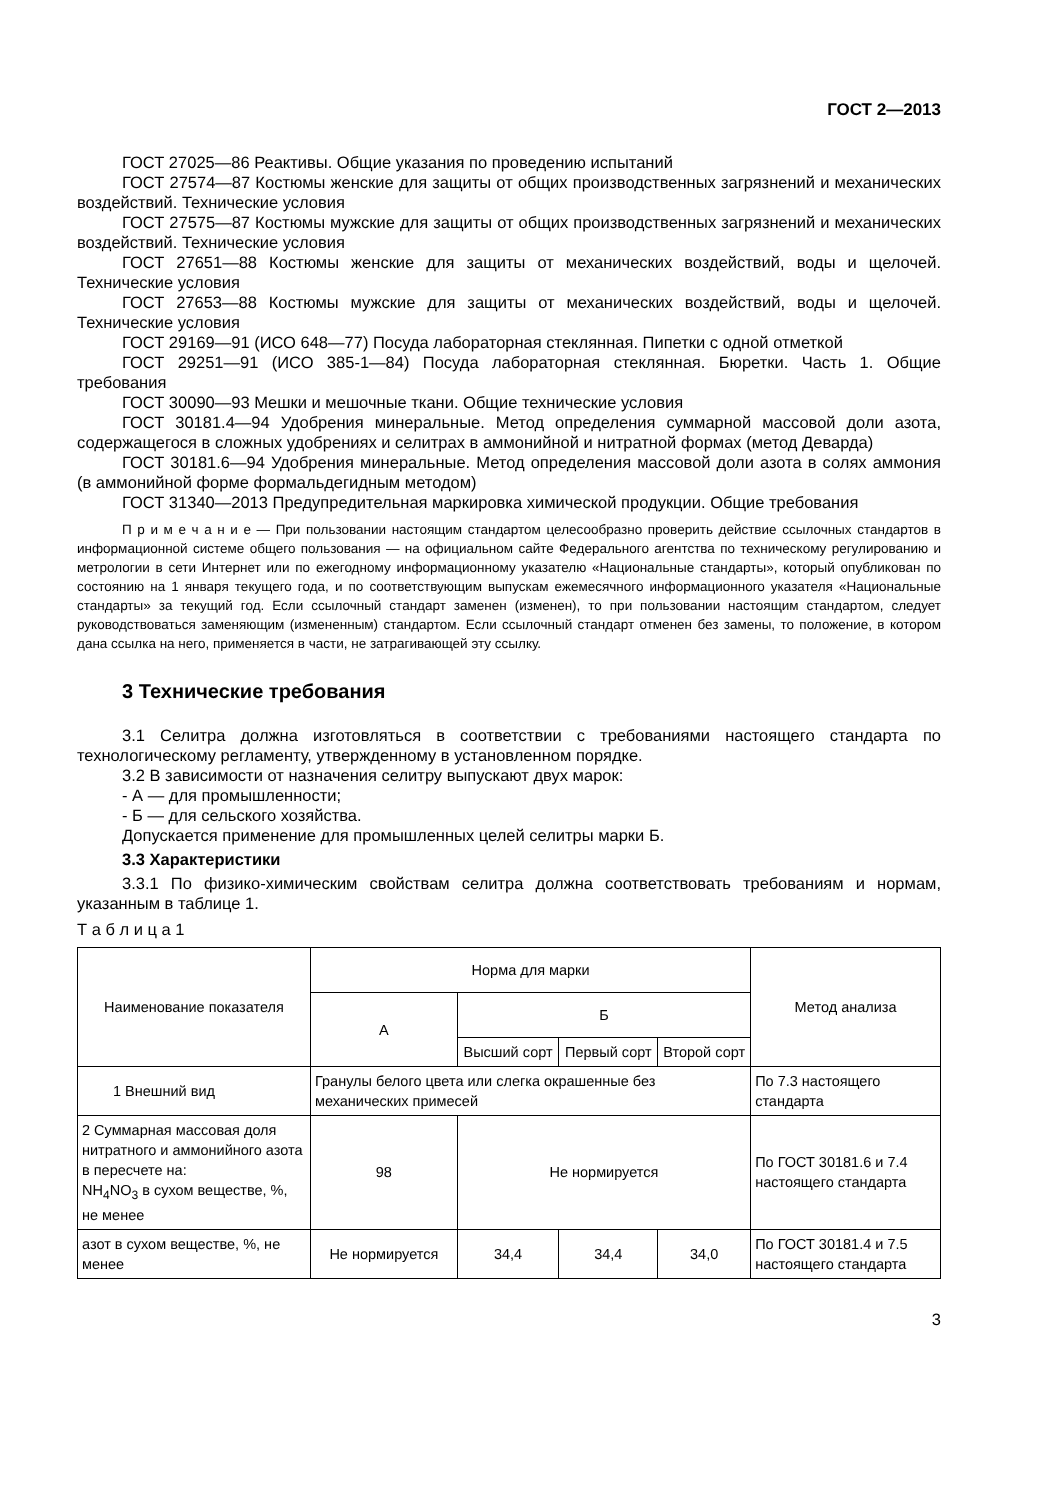ГОСТ 2—2013
ГОСТ 27025—86 Реактивы. Общие указания по проведению испытаний
ГОСТ 27574—87 Костюмы женские для защиты от общих производственных загрязнений и механических воздействий. Технические условия
ГОСТ 27575—87 Костюмы мужские для защиты от общих производственных загрязнений и механических воздействий. Технические условия
ГОСТ 27651—88 Костюмы женские для защиты от механических воздействий, воды и щелочей. Технические условия
ГОСТ 27653—88 Костюмы мужские для защиты от механических воздействий, воды и щелочей. Технические условия
ГОСТ 29169—91 (ИСО 648—77) Посуда лабораторная стеклянная. Пипетки с одной отметкой
ГОСТ 29251—91 (ИСО 385-1—84) Посуда лабораторная стеклянная. Бюретки. Часть 1. Общие требования
ГОСТ 30090—93 Мешки и мешочные ткани. Общие технические условия
ГОСТ 30181.4—94 Удобрения минеральные. Метод определения суммарной массовой доли азота, содержащегося в сложных удобрениях и селитрах в аммонийной и нитратной формах (метод Деварда)
ГОСТ 30181.6—94 Удобрения минеральные. Метод определения массовой доли азота в солях аммония (в аммонийной форме формальдегидным методом)
ГОСТ 31340—2013 Предупредительная маркировка химической продукции. Общие требования
П р и м е ч а н и е — При пользовании настоящим стандартом целесообразно проверить действие ссылочных стандартов в информационной системе общего пользования — на официальном сайте Федерального агентства по техническому регулированию и метрологии в сети Интернет или по ежегодному информационному указателю «Национальные стандарты», который опубликован по состоянию на 1 января текущего года, и по соответствующим выпускам ежемесячного информационного указателя «Национальные стандарты» за текущий год. Если ссылочный стандарт заменен (изменен), то при пользовании настоящим стандартом, следует руководствоваться заменяющим (измененным) стандартом. Если ссылочный стандарт отменен без замены, то положение, в котором дана ссылка на него, применяется в части, не затрагивающей эту ссылку.
3 Технические требования
3.1 Селитра должна изготовляться в соответствии с требованиями настоящего стандарта по технологическому регламенту, утвержденному в установленном порядке.
3.2 В зависимости от назначения селитру выпускают двух марок:
- А — для промышленности;
- Б — для сельского хозяйства.
Допускается применение для промышленных целей селитры марки Б.
3.3 Характеристики
3.3.1 По физико-химическим свойствам селитра должна соответствовать требованиям и нормам, указанным в таблице 1.
Т а б л и ц а 1
| Наименование показателя | Норма для марки | | | | Метод анализа |
| --- | --- | --- | --- | --- | --- |
| | А | Б | | | |
| | | Высший сорт | Первый сорт | Второй сорт | |
| 1 Внешний вид | Гранулы белого цвета или слегка окрашенные без механических примесей | | | | По 7.3 настоящего стандарта |
| 2 Суммарная массовая доля нитратного и аммонийного азота в пересчете на: NH<sub>4</sub>NO<sub>3</sub> в сухом веществе, %, не менее | 98 | Не нормируется | | | По ГОСТ 30181.6 и 7.4 настоящего стандарта |
| азот в сухом веществе, %, не менее | Не нормируется | 34,4 | 34,4 | 34,0 | По ГОСТ 30181.4 и 7.5 настоящего стандарта |
3